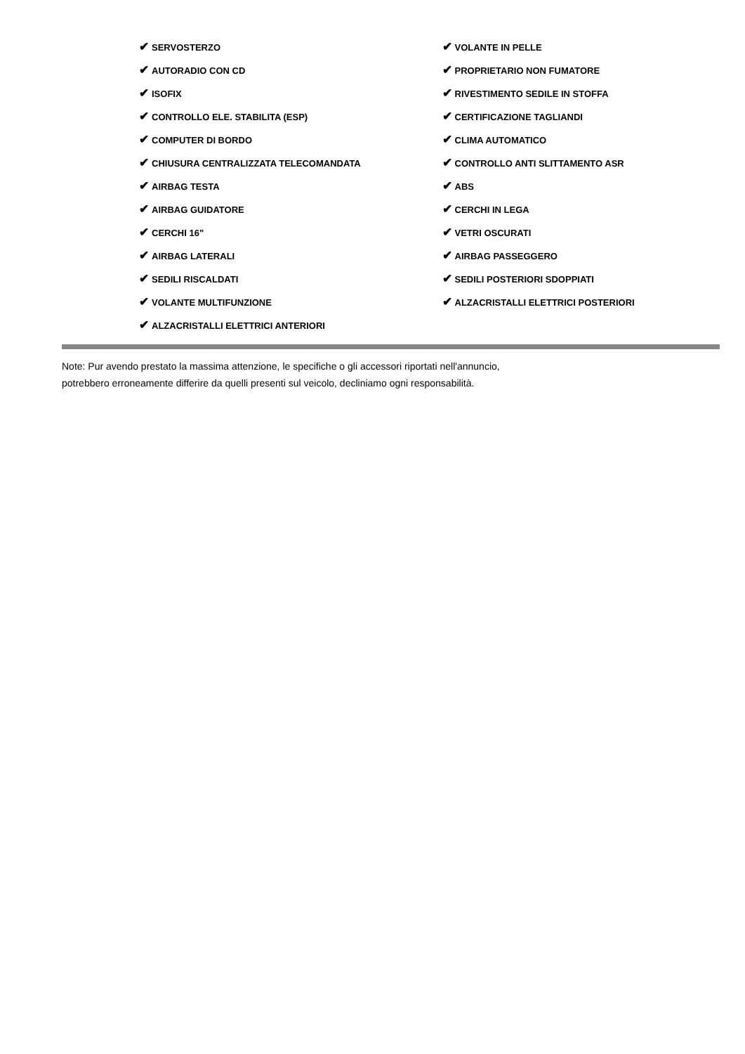✔ SERVOSTERZO
✔ AUTORADIO CON CD
✔ ISOFIX
✔ CONTROLLO ELE. STABILITA (ESP)
✔ COMPUTER DI BORDO
✔ CHIUSURA CENTRALIZZATA TELECOMANDATA
✔ AIRBAG TESTA
✔ AIRBAG GUIDATORE
✔ CERCHI 16"
✔ AIRBAG LATERALI
✔ SEDILI RISCALDATI
✔ VOLANTE MULTIFUNZIONE
✔ ALZACRISTALLI ELETTRICI ANTERIORI
✔ VOLANTE IN PELLE
✔ PROPRIETARIO NON FUMATORE
✔ RIVESTIMENTO SEDILE IN STOFFA
✔ CERTIFICAZIONE TAGLIANDI
✔ CLIMA AUTOMATICO
✔ CONTROLLO ANTI SLITTAMENTO ASR
✔ ABS
✔ CERCHI IN LEGA
✔ VETRI OSCURATI
✔ AIRBAG PASSEGGERO
✔ SEDILI POSTERIORI SDOPPIATI
✔ ALZACRISTALLI ELETTRICI POSTERIORI
Note: Pur avendo prestato la massima attenzione, le specifiche o gli accessori riportati nell'annuncio,
potrebbero erroneamente differire da quelli presenti sul veicolo, decliniamo ogni responsabilità.